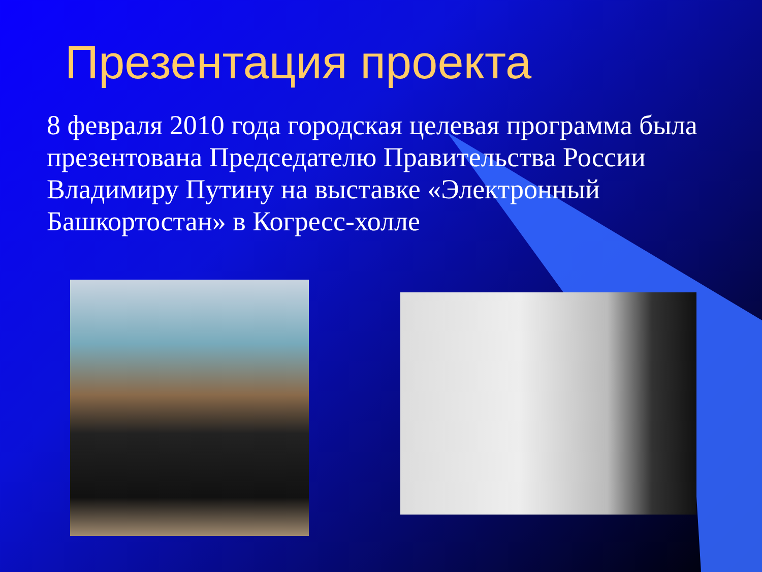Презентация проекта
8 февраля 2010 года городская целевая программа была презентована Председателю Правительства России Владимиру Путину на выставке «Электронный Башкортостан» в Когресс-холле